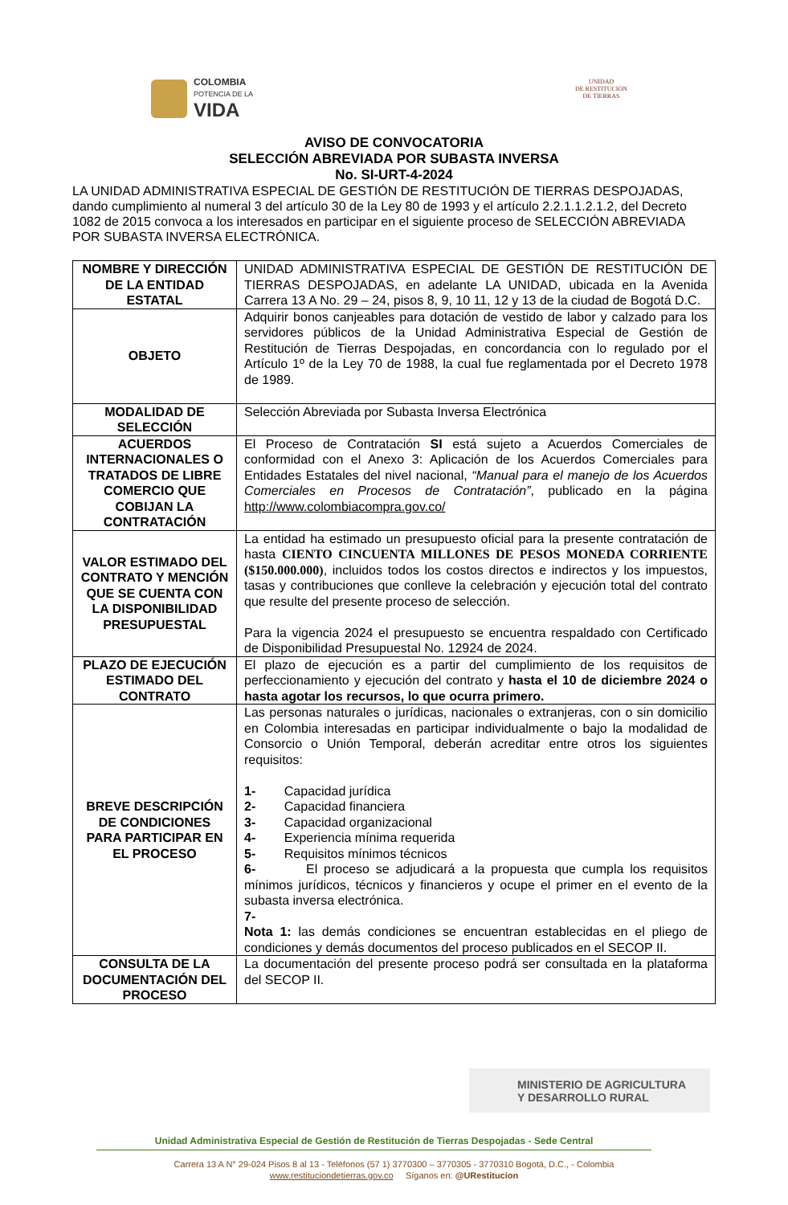COLOMBIA
POTENCIA DE LA
VIDA
UNIDAD
DE RESTITUCIÓN
DE TIERRAS
AVISO DE CONVOCATORIA
SELECCIÓN ABREVIADA POR SUBASTA INVERSA
No. SI-URT-4-2024
LA UNIDAD ADMINISTRATIVA ESPECIAL DE GESTIÓN DE RESTITUCIÓN DE TIERRAS DESPOJADAS, dando cumplimiento al numeral 3 del artículo 30 de la Ley 80 de 1993 y el artículo 2.2.1.1.2.1.2, del Decreto 1082 de 2015 convoca a los interesados en participar en el siguiente proceso de SELECCIÓN ABREVIADA POR SUBASTA INVERSA ELECTRÓNICA.
| NOMBRE Y DIRECCIÓN DE LA ENTIDAD ESTATAL | UNIDAD ADMINISTRATIVA ESPECIAL DE GESTIÓN DE RESTITUCIÓN DE TIERRAS DESPOJADAS, en adelante LA UNIDAD, ubicada en la Avenida Carrera 13 A No. 29 – 24, pisos 8, 9, 10 11, 12 y 13 de la ciudad de Bogotá D.C. |
| OBJETO | Adquirir bonos canjeables para dotación de vestido de labor y calzado para los servidores públicos de la Unidad Administrativa Especial de Gestión de Restitución de Tierras Despojadas, en concordancia con lo regulado por el Artículo 1º de la Ley 70 de 1988, la cual fue reglamentada por el Decreto 1978 de 1989. |
| MODALIDAD DE SELECCIÓN | Selección Abreviada por Subasta Inversa Electrónica |
| ACUERDOS INTERNACIONALES O TRATADOS DE LIBRE COMERCIO QUE COBIJAN LA CONTRATACIÓN | El Proceso de Contratación SI está sujeto a Acuerdos Comerciales de conformidad con el Anexo 3: Aplicación de los Acuerdos Comerciales para Entidades Estatales del nivel nacional, “Manual para el manejo de los Acuerdos Comerciales en Procesos de Contratación” , publicado en la página http://www.colombiacompra.gov.co/ |
| VALOR ESTIMADO DEL CONTRATO Y MENCIÓN QUE SE CUENTA CON LA DISPONIBILIDAD PRESUPUESTAL | La entidad ha estimado un presupuesto oficial para la presente contratación de hasta CIENTO CINCUENTA MILLONES DE PESOS MONEDA CORRIENTE ($150.000.000) , incluidos todos los costos directos e indirectos y los impuestos, tasas y contribuciones que conlleve la celebración y ejecución total del contrato que resulte del presente proceso de selección. Para la vigencia 2024 el presupuesto se encuentra respaldado con Certificado de Disponibilidad Presupuestal No. 12924 de 2024. |
| PLAZO DE EJECUCIÓN ESTIMADO DEL CONTRATO | El plazo de ejecución es a partir del cumplimiento de los requisitos de perfeccionamiento y ejecución del contrato y hasta el 10 de diciembre 2024 o hasta agotar los recursos, lo que ocurra primero. |
| BREVE DESCRIPCIÓN DE CONDICIONES PARA PARTICIPAR EN EL PROCESO | Las personas naturales o jurídicas, nacionales o extranjeras, con o sin domicilio en Colombia interesadas en participar individualmente o bajo la modalidad de Consorcio o Unión Temporal, deberán acreditar entre otros los siguientes requisitos: 1- Capacidad jurídica 2- Capacidad financiera 3- Capacidad organizacional 4- Experiencia mínima requerida 5- Requisitos mínimos técnicos 6- El proceso se adjudicará a la propuesta que cumpla los requisitos mínimos jurídicos, técnicos y financieros y ocupe el primer en el evento de la subasta inversa electrónica. 7- Nota 1: las demás condiciones se encuentran establecidas en el pliego de condiciones y demás documentos del proceso publicados en el SECOP II. |
| CONSULTA DE LA DOCUMENTACIÓN DEL PROCESO | La documentación del presente proceso podrá ser consultada en la plataforma del SECOP II. |
MINISTERIO DE AGRICULTURA
Y DESARROLLO RURAL
Unidad Administrativa Especial de Gestión de Restitución de Tierras Despojadas - Sede Central
Carrera 13 A N° 29-024 Pisos 8 al 13 - Teléfonos (57 1) 3770300 – 3770305 - 3770310 Bogotá, D.C., - Colombia
www.restituciondetierras.gov.co Síganos en: @URestitucion